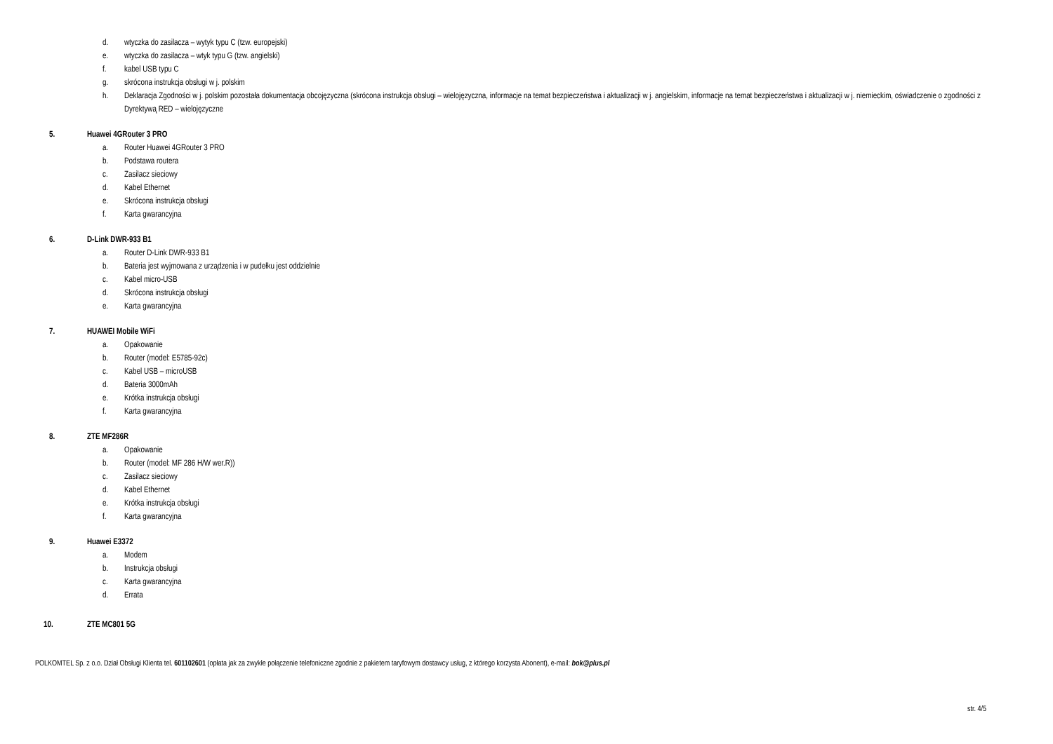d. wtyczka do zasilacza – wytyk typu C (tzw. europejski)
e. wtyczka do zasilacza – wtyk typu G (tzw. angielski)
f. kabel USB typu C
g. skrócona instrukcja obsługi w j. polskim
h. Deklaracja Zgodności w j. polskim pozostała dokumentacja obcojęzyczna (skrócona instrukcja obsługi – wielojęzyczna, informacje na temat bezpieczeństwa i aktualizacji w j. angielskim, informacje na temat bezpieczeństwa i aktualizacji w j. niemieckim, oświadczenie o zgodności z Dyrektywą RED – wielojęzyczne
5. Huawei 4GRouter 3 PRO
a. Router Huawei 4GRouter 3 PRO
b. Podstawa routera
c. Zasilacz sieciowy
d. Kabel Ethernet
e. Skrócona instrukcja obsługi
f. Karta gwarancyjna
6. D-Link DWR-933 B1
a. Router D-Link DWR-933 B1
b. Bateria jest wyjmowana z urządzenia i w pudełku jest oddzielnie
c. Kabel micro-USB
d. Skrócona instrukcja obsługi
e. Karta gwarancyjna
7. HUAWEI Mobile WiFi
a. Opakowanie
b. Router (model: E5785-92c)
c. Kabel USB – microUSB
d. Bateria 3000mAh
e. Krótka instrukcja obsługi
f. Karta gwarancyjna
8. ZTE MF286R
a. Opakowanie
b. Router (model: MF 286 H/W wer.R))
c. Zasilacz sieciowy
d. Kabel Ethernet
e. Krótka instrukcja obsługi
f. Karta gwarancyjna
9. Huawei E3372
a. Modem
b. Instrukcja obsługi
c. Karta gwarancyjna
d. Errata
10. ZTE MC801 5G
POLKOMTEL Sp. z o.o. Dział Obsługi Klienta tel. 601102601 (opłata jak za zwykłe połączenie telefoniczne zgodnie z pakietem taryfowym dostawcy usług, z którego korzysta Abonent), e-mail: bok@plus.pl
str. 4/5